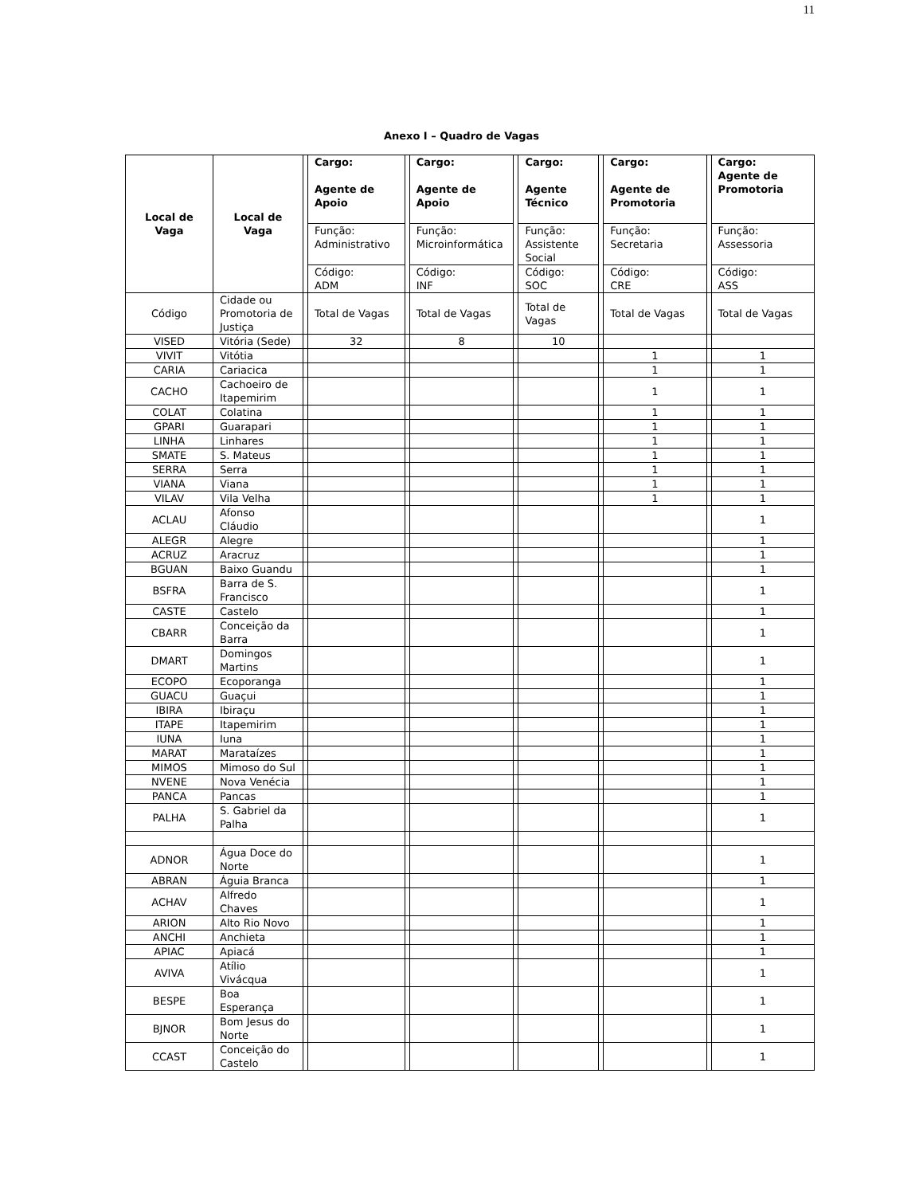11
Anexo I – Quadro de Vagas
| Local de Vaga | Local de Vaga | | Cargo: Agente de Apoio | | Cargo: Agente de Apoio | | Cargo: Agente Técnico | | Cargo: Agente de Promotoria | | Cargo: Agente de Promotoria |
| | | | Função: Administrativo | | Função: Microinformática | | Função: Assistente Social | | Função: Secretaria | | Função: Assessoria |
| | | | Código: ADM | | Código: INF | | Código: SOC | | Código: CRE | | Código: ASS |
| Código | Cidade ou Promotoria de Justiça | | Total de Vagas | | Total de Vagas | | Total de Vagas | | Total de Vagas | | Total de Vagas |
| VISED | Vitória (Sede) | | 32 | | 8 | | 10 | | | | |
| VIVIT | Vitótia | | | | | | | | 1 | | 1 |
| CARIA | Cariacica | | | | | | | | 1 | | 1 |
| CACHO | Cachoeiro de Itapemirim | | | | | | | | 1 | | 1 |
| COLAT | Colatina | | | | | | | | 1 | | 1 |
| GPARI | Guarapari | | | | | | | | 1 | | 1 |
| LINHA | Linhares | | | | | | | | 1 | | 1 |
| SMATE | S. Mateus | | | | | | | | 1 | | 1 |
| SERRA | Serra | | | | | | | | 1 | | 1 |
| VIANA | Viana | | | | | | | | 1 | | 1 |
| VILAV | Vila Velha | | | | | | | | 1 | | 1 |
| ACLAU | Afonso Cláudio | | | | | | | | | | 1 |
| ALEGR | Alegre | | | | | | | | | | 1 |
| ACRUZ | Aracruz | | | | | | | | | | 1 |
| BGUAN | Baixo Guandu | | | | | | | | | | 1 |
| BSFRA | Barra de S. Francisco | | | | | | | | | | 1 |
| CASTE | Castelo | | | | | | | | | | 1 |
| CBARR | Conceição da Barra | | | | | | | | | | 1 |
| DMART | Domingos Martins | | | | | | | | | | 1 |
| ECOPO | Ecoporanga | | | | | | | | | | 1 |
| GUACU | Guaçui | | | | | | | | | | 1 |
| IBIRA | Ibiraçu | | | | | | | | | | 1 |
| ITAPE | Itapemirim | | | | | | | | | | 1 |
| IUNA | Iuna | | | | | | | | | | 1 |
| MARAT | Marataízes | | | | | | | | | | 1 |
| MIMOS | Mimoso do Sul | | | | | | | | | | 1 |
| NVENE | Nova Venécia | | | | | | | | | | 1 |
| PANCA | Pancas | | | | | | | | | | 1 |
| PALHA | S. Gabriel da Palha | | | | | | | | | | 1 |
| ADNOR | Água Doce do Norte | | | | | | | | | | 1 |
| ABRAN | Águia Branca | | | | | | | | | | 1 |
| ACHAV | Alfredo Chaves | | | | | | | | | | 1 |
| ARION | Alto Rio Novo | | | | | | | | | | 1 |
| ANCHI | Anchieta | | | | | | | | | | 1 |
| APIAC | Apiacá | | | | | | | | | | 1 |
| AVIVA | Atílio Vivácqua | | | | | | | | | | 1 |
| BESPE | Boa Esperança | | | | | | | | | | 1 |
| BJNOR | Bom Jesus do Norte | | | | | | | | | | 1 |
| CCAST | Conceição do Castelo | | | | | | | | | | 1 |